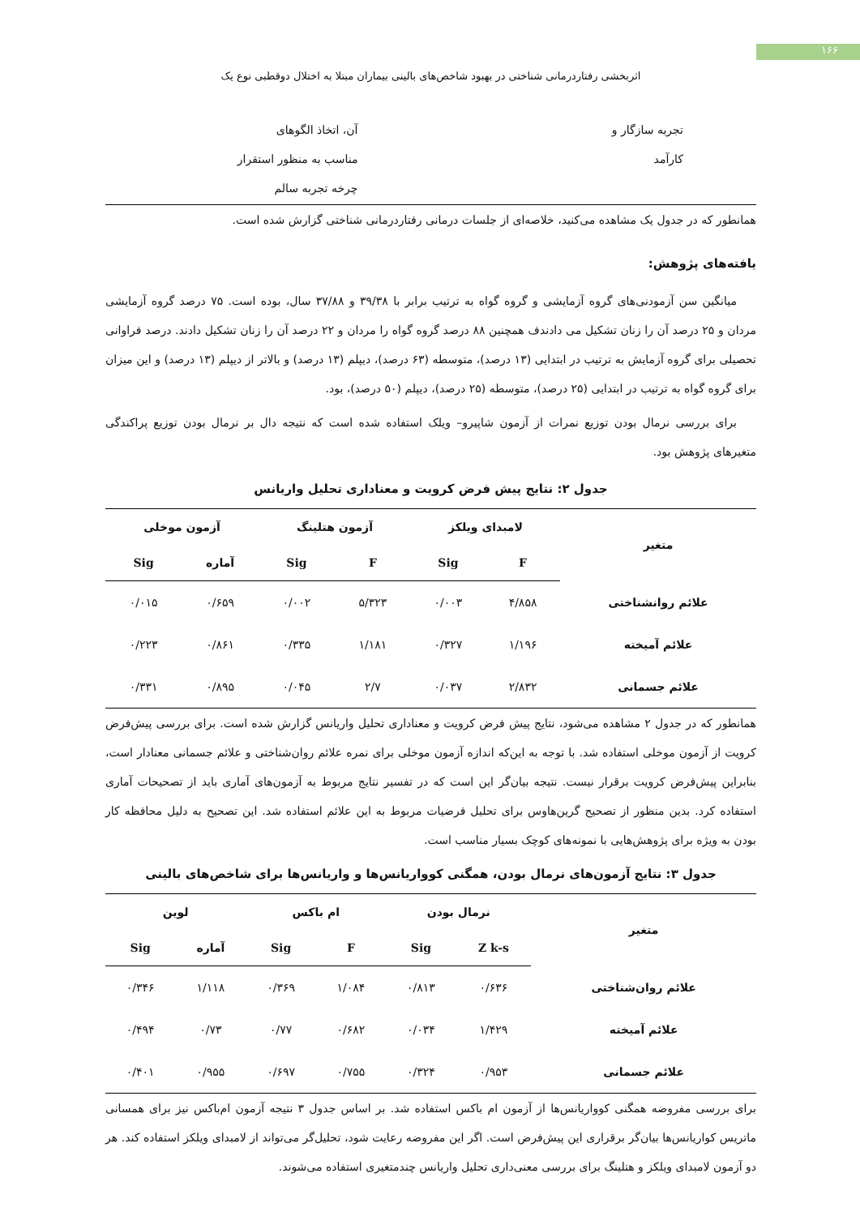۱۶۶
اثربخشی رفتاردرمانی شناختی در بهبود شاخص‌های بالینی بیماران مبتلا به اختلال دوقطبی نوع یک
تجربه سازگار و
کارآمد
آن، اتخاذ الگوهای
مناسب به منظور استقرار
چرخه تجربه سالم
همانطور که در جدول یک مشاهده می‌کنید، خلاصه‌ای از جلسات درمانی رفتاردرمانی شناختی گزارش شده است.
یافته‌های پژوهش:
میانگین سن آزمودنی‌های گروه آزمایشی و گروه گواه به ترتیب برابر با ۳۹/۳۸ و ۳۷/۸۸ سال، بوده است. ۷۵ درصد گروه آزمایشی مردان و ۲۵ درصد آن را زنان تشکیل می دادندف همچنین ۸۸ درصد گروه گواه را مردان و ۲۲ درصد آن را زنان تشکیل دادند. درصد فراوانی تحصیلی برای گروه آزمایش به ترتیب در ابتدایی (۱۳ درصد)، متوسطه (۶۳ درصد)، دیپلم (۱۳ درصد) و بالاتر از دیپلم (۱۳ درصد) و این میزان برای گروه گواه به ترتیب در ابتدایی (۲۵ درصد)، متوسطه (۲۵ درصد)، دیپلم (۵۰ درصد)، بود.
برای بررسی نرمال بودن توزیع نمرات از آزمون شاپیرو– ویلک استفاده شده است که نتیجه دال بر نرمال بودن توزیع پراکندگی متغیرهای پژوهش بود.
جدول ۲: نتایج پیش فرض کرویت و معناداری تحلیل واریانس
| متغیر | لامبدای ویلکز | | آزمون هتلینگ | | آزمون موخلی | |
| --- | --- | --- | --- | --- | --- | --- |
| | F | Sig | F | Sig | آماره | Sig |
| علائم روانشناختی | ۴/۸۵۸ | ۰/۰۰۳ | ۵/۳۲۳ | ۰/۰۰۲ | ۰/۶۵۹ | ۰/۰۱۵ |
| علائم آمیخته | ۱/۱۹۶ | ۰/۳۲۷ | ۱/۱۸۱ | ۰/۳۳۵ | ۰/۸۶۱ | ۰/۲۲۳ |
| علائم جسمانی | ۲/۸۳۲ | ۰/۰۳۷ | ۲/۷ | ۰/۰۴۵ | ۰/۸۹۵ | ۰/۳۳۱ |
همانطور که در جدول ۲ مشاهده می‌شود، نتایج پیش فرض کرویت و معناداری تحلیل واریانس گزارش شده است. برای بررسی پیش‌فرض کرویت از آزمون موخلی استفاده شد. با توجه به این‌که اندازه آزمون موخلی برای نمره علائم روان‌شناختی و علائم جسمانی معنادار است، بنابراین پیش‌فرض کرویت برقرار نیست. نتیجه بیان‌گر این است که در تفسیر نتایج مربوط به آزمون‌های آماری باید از تصحیحات آماری استفاده کرد. بدین منظور از تصحیح گرین‌هاوس برای تحلیل فرضیات مربوط به این علائم استفاده شد. این تصحیح به دلیل محافظه کار بودن به ویژه برای پژوهش‌هایی با نمونه‌های کوچک بسیار مناسب است.
جدول ۳: نتایج آزمون‌های نرمال بودن، همگنی کوواریانس‌ها و واریانس‌ها برای شاخص‌های بالینی
| متغیر | نرمال بودن | | ام باکس | | لوین | |
| --- | --- | --- | --- | --- | --- | --- |
| | Z k-s | Sig | F | Sig | آماره | Sig |
| علائم روان‌شناختی | ۰/۶۳۶ | ۰/۸۱۳ | ۱/۰۸۴ | ۰/۳۶۹ | ۱/۱۱۸ | ۰/۳۴۶ |
| علائم آمیخته | ۱/۴۲۹ | ۰/۰۳۴ | ۰/۶۸۲ | ۰/۷۷ | ۰/۷۳ | ۰/۴۹۴ |
| علائم جسمانی | ۰/۹۵۳ | ۰/۳۲۴ | ۰/۷۵۵ | ۰/۶۹۷ | ۰/۹۵۵ | ۰/۴۰۱ |
برای بررسی مفروضه همگنی کوواریانس‌ها از آزمون ام باکس استفاده شد. بر اساس جدول ۳ نتیجه آزمون ام‌باکس نیز برای همسانی ماتریس کواریانس‌ها بیان‌گر برقراری این پیش‌فرض است. اگر این مفروضه رعایت شود، تحلیل‌گر می‌تواند از لامبدای ویلکز استفاده کند. هر دو آزمون لامبدای ویلکز و هتلینگ برای بررسی معنی‌داری تحلیل واریانس چندمتغیری استفاده می‌شوند.